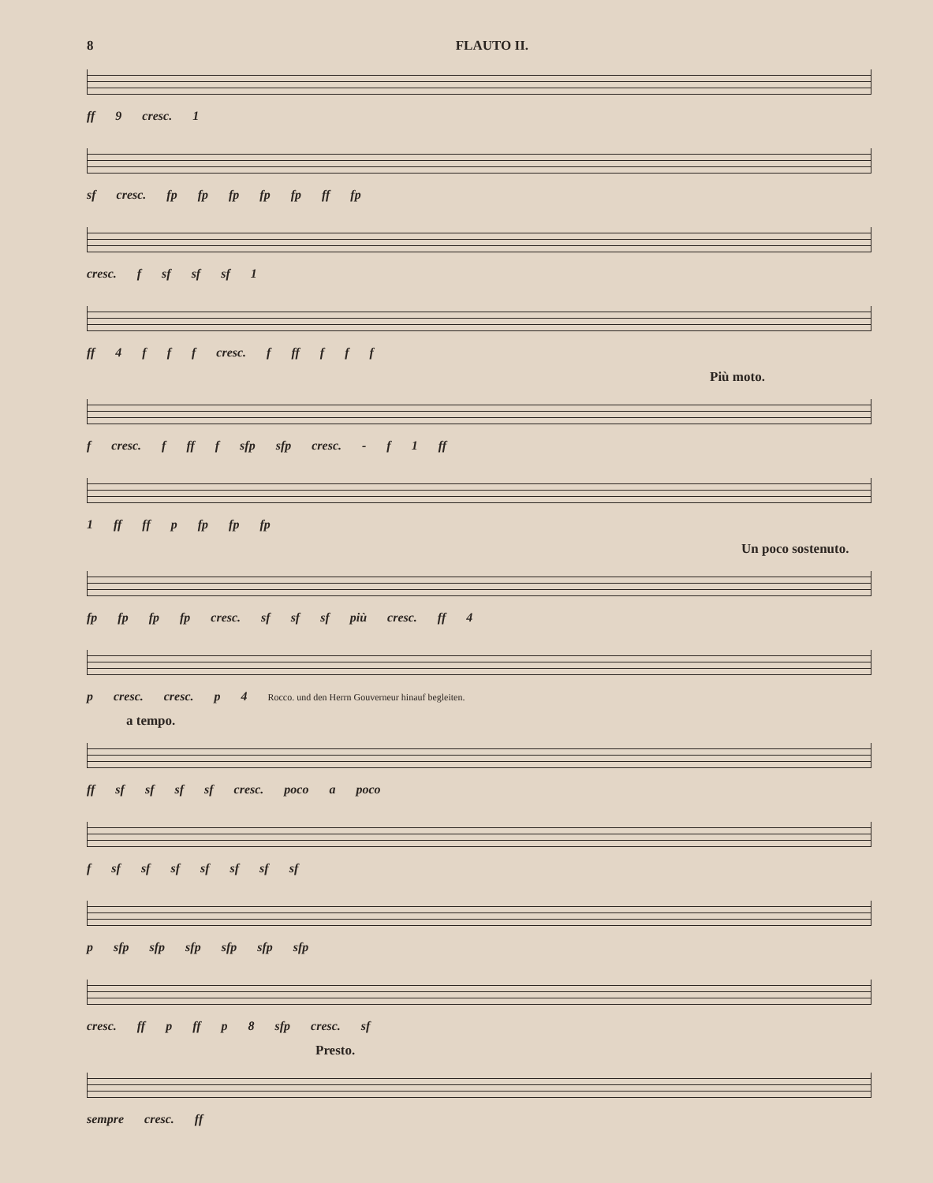8 FLAUTO II.
ff 9 cresc. 1
sf cresc. fp fp fp fp fp ff fp
cresc. f sf sf sf 1
ff 4 f f f cresc. f ff f f f
Più moto.
f cresc. f ff f sfp sfp cresc. - f 1 ff
1 ff ff p fp fp fp
Un poco sostenuto.
fp fp fp fp cresc. sf sf sf più cresc. ff 4
p cresc. cresc. p 4 Rocco. und den Herrn Gouverneur hin­auf begleiten.
a tempo.
ff sf sf sf sf cresc. poco a poco
f sf sf sf sf sf sf sf
p sfp sfp sfp sfp sfp sfp
cresc. ff p ff p 8 sfp cresc. sf
Presto.
sempre cresc. ff